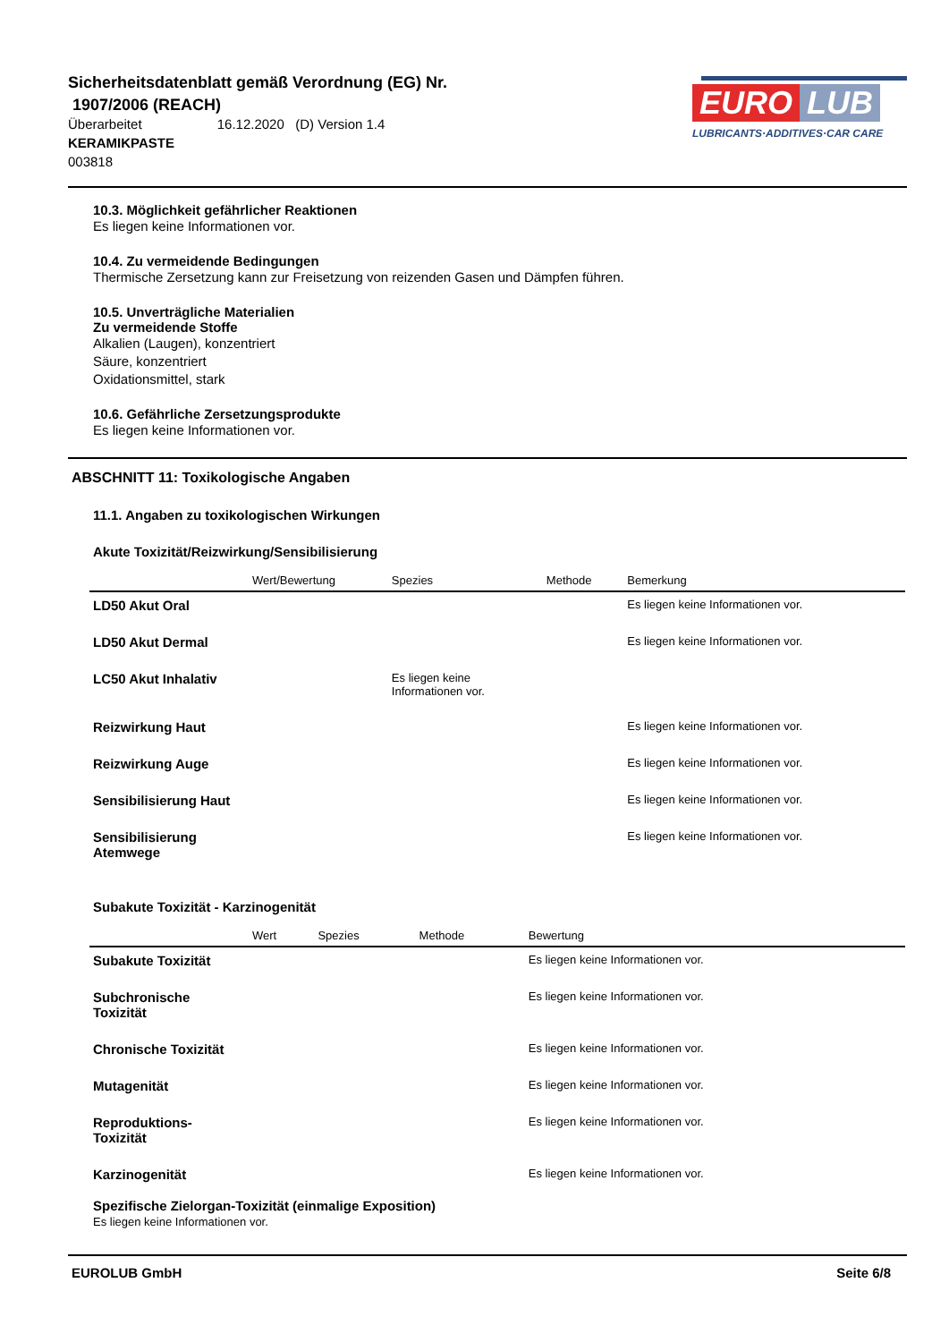Sicherheitsdatenblatt gemäß Verordnung (EG) Nr.
1907/2006 (REACH)
Überarbeitet 16.12.2020 (D) Version 1.4
KERAMIKPASTE
003818
EURO LUB
LUBRICANTS·ADDITIVES·CAR CARE
10.3. Möglichkeit gefährlicher Reaktionen
Es liegen keine Informationen vor.
10.4. Zu vermeidende Bedingungen
Thermische Zersetzung kann zur Freisetzung von reizenden Gasen und Dämpfen führen.
10.5. Unverträgliche Materialien
Zu vermeidende Stoffe
Alkalien (Laugen), konzentriert
Säure, konzentriert
Oxidationsmittel, stark
10.6. Gefährliche Zersetzungsprodukte
Es liegen keine Informationen vor.
ABSCHNITT 11: Toxikologische Angaben
11.1. Angaben zu toxikologischen Wirkungen
Akute Toxizität/Reizwirkung/Sensibilisierung
| | Wert/Bewertung | Spezies | Methode | Bemerkung |
| --- | --- | --- | --- | --- |
| LD50 Akut Oral | | | | Es liegen keine Informationen vor. |
| LD50 Akut Dermal | | | | Es liegen keine Informationen vor. |
| LC50 Akut Inhalativ | | Es liegen keine Informationen vor. | | |
| Reizwirkung Haut | | | | Es liegen keine Informationen vor. |
| Reizwirkung Auge | | | | Es liegen keine Informationen vor. |
| Sensibilisierung Haut | | | | Es liegen keine Informationen vor. |
| Sensibilisierung Atemwege | | | | Es liegen keine Informationen vor. |
Subakute Toxizität - Karzinogenität
| | Wert | Spezies | Methode | Bewertung |
| --- | --- | --- | --- | --- |
| Subakute Toxizität | | | | Es liegen keine Informationen vor. |
| Subchronische Toxizität | | | | Es liegen keine Informationen vor. |
| Chronische Toxizität | | | | Es liegen keine Informationen vor. |
| Mutagenität | | | | Es liegen keine Informationen vor. |
| Reproduktions-Toxizität | | | | Es liegen keine Informationen vor. |
| Karzinogenität | | | | Es liegen keine Informationen vor. |
Spezifische Zielorgan-Toxizität (einmalige Exposition)
Es liegen keine Informationen vor.
EUROLUB GmbH Seite 6/8